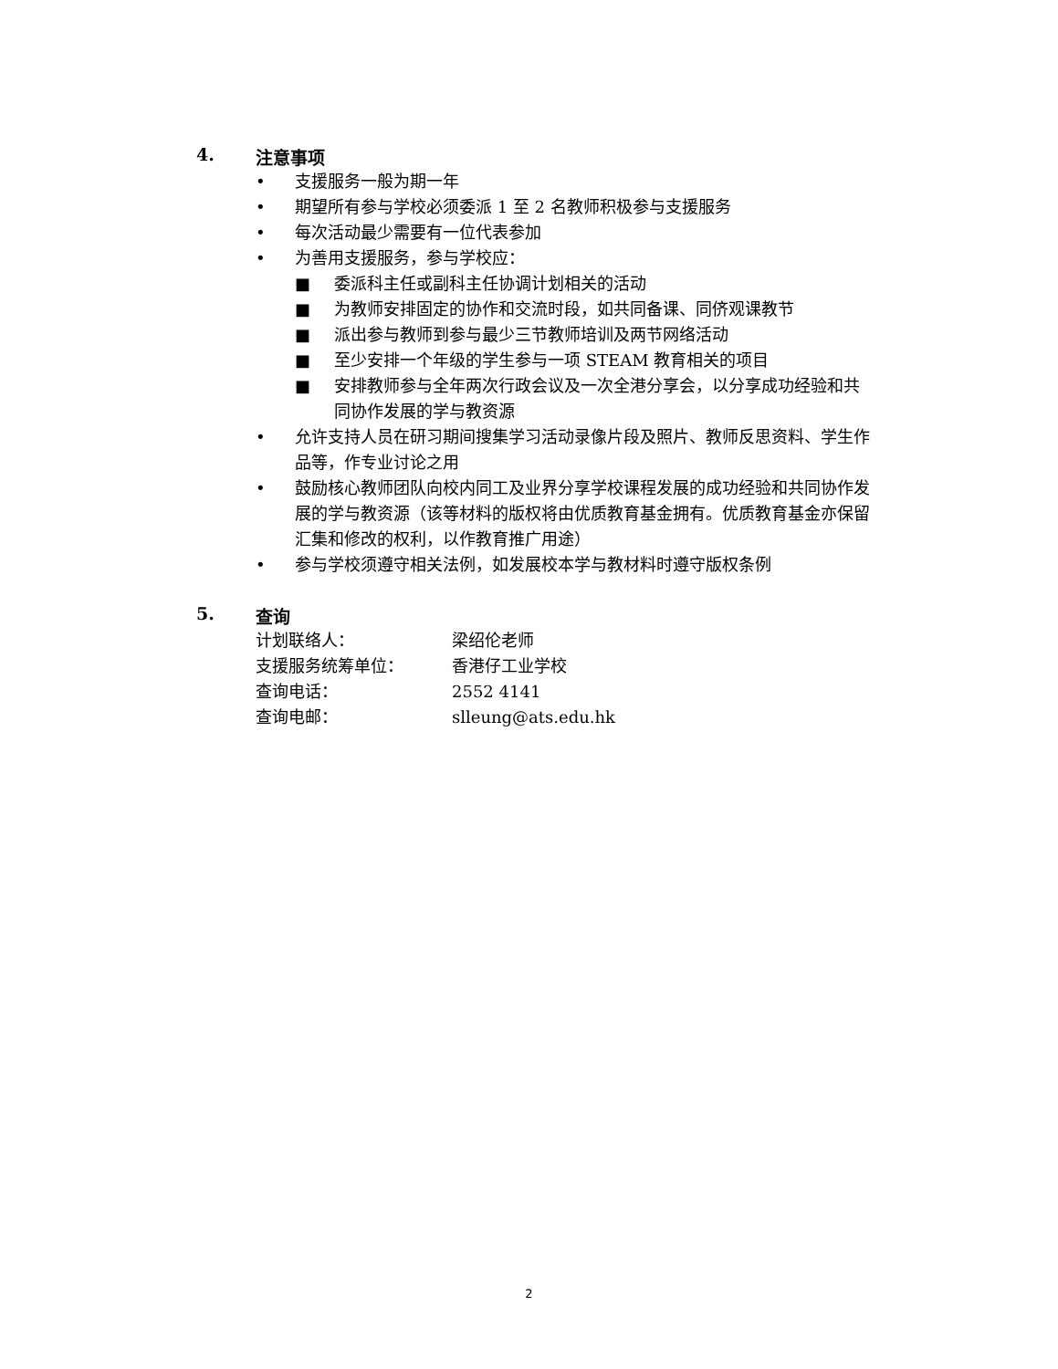4. 注意事项
• 支援服务一般为期一年
• 期望所有参与学校必须委派 1 至 2 名教师积极参与支援服务
• 每次活动最少需要有一位代表参加
• 为善用支援服务，参与学校应：
■ 委派科主任或副科主任协调计划相关的活动
■ 为教师安排固定的协作和交流时段，如共同备课、同侪观课教节
■ 派出参与教师到参与最少三节教师培训及两节网络活动
■ 至少安排一个年级的学生参与一项 STEAM 教育相关的项目
■ 安排教师参与全年两次行政会议及一次全港分享会，以分享成功经验和共同协作发展的学与教资源
• 允许支持人员在研习期间搜集学习活动录像片段及照片、教师反思资料、学生作品等，作专业讨论之用
• 鼓励核心教师团队向校内同工及业界分享学校课程发展的成功经验和共同协作发展的学与教资源（该等材料的版权将由优质教育基金拥有。优质教育基金亦保留汇集和修改的权利，以作教育推广用途）
• 参与学校须遵守相关法例，如发展校本学与教材料时遵守版权条例
5. 查询
计划联络人： 梁绍伦老师
支援服务统筹单位： 香港仔工业学校
查询电话： 2552 4141
查询电邮： slleung@ats.edu.hk
2